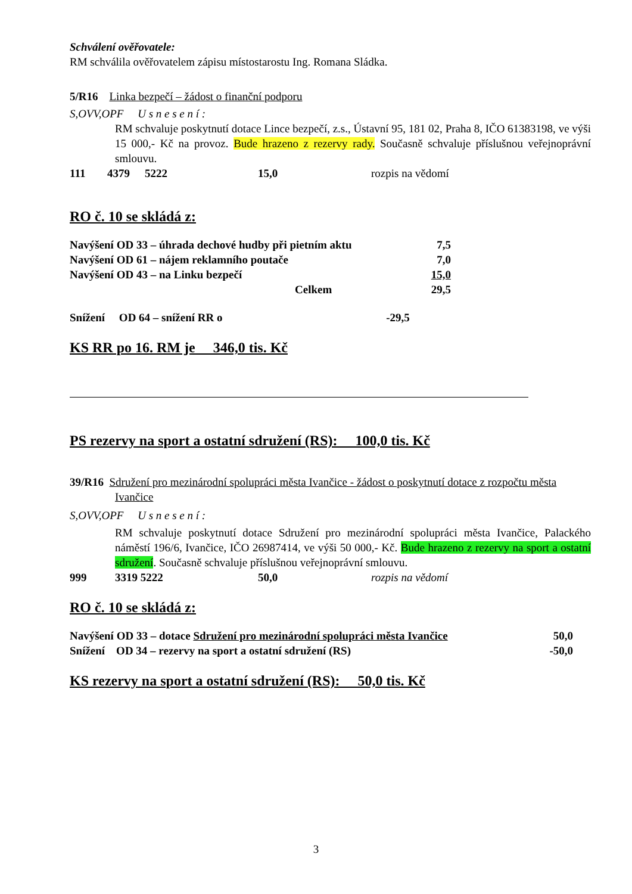Schválení ověřovatele:
RM schválila ověřovatelem zápisu místostarostu Ing. Romana Sládka.
5/R16 Linka bezpečí – žádost o finanční podporu
S,OVV,OPF U s n e s e n í :
RM schvaluje poskytnutí dotace Lince bezpečí, z.s., Ústavní 95, 181 02, Praha 8, IČO 61383198, ve výši 15 000,- Kč na provoz. Bude hrazeno z rezervy rady. Současně schvaluje příslušnou veřejnoprávní smlouvu.
| 111 | 4379 | 5222 | 15,0 | rozpis na vědomí |
RO č. 10 se skládá z:
| Navýšení OD 33 – úhrada dechové hudby při pietním aktu | 7,5 |
| Navýšení OD 61 – nájem reklamního poutače | 7,0 |
| Navýšení OD 43 – na Linku bezpečí | 15,0 |
| Celkem | 29,5 |
Snížení OD 64 – snížení RR o -29,5
KS RR po 16. RM je 346,0 tis. Kč
PS rezervy na sport a ostatní sdružení (RS): 100,0 tis. Kč
39/R16 Sdružení pro mezinárodní spolupráci města Ivančice - žádost o poskytnutí dotace z rozpočtu města Ivančice
S,OVV,OPF U s n e s e n í :
RM schvaluje poskytnutí dotace Sdružení pro mezinárodní spolupráci města Ivančice, Palackého náměstí 196/6, Ivančice, IČO 26987414, ve výši 50 000,- Kč. Bude hrazeno z rezervy na sport a ostatní sdružení. Současně schvaluje příslušnou veřejnoprávní smlouvu.
| 999 | 3319 5222 | 50,0 | rozpis na vědomí |
RO č. 10 se skládá z:
| Navýšení OD 33 – dotace Sdružení pro mezinárodní spolupráci města Ivančice | 50,0 |
| Snížení OD 34 – rezervy na sport a ostatní sdružení (RS) | -50,0 |
KS rezervy na sport a ostatní sdružení (RS): 50,0 tis. Kč
3